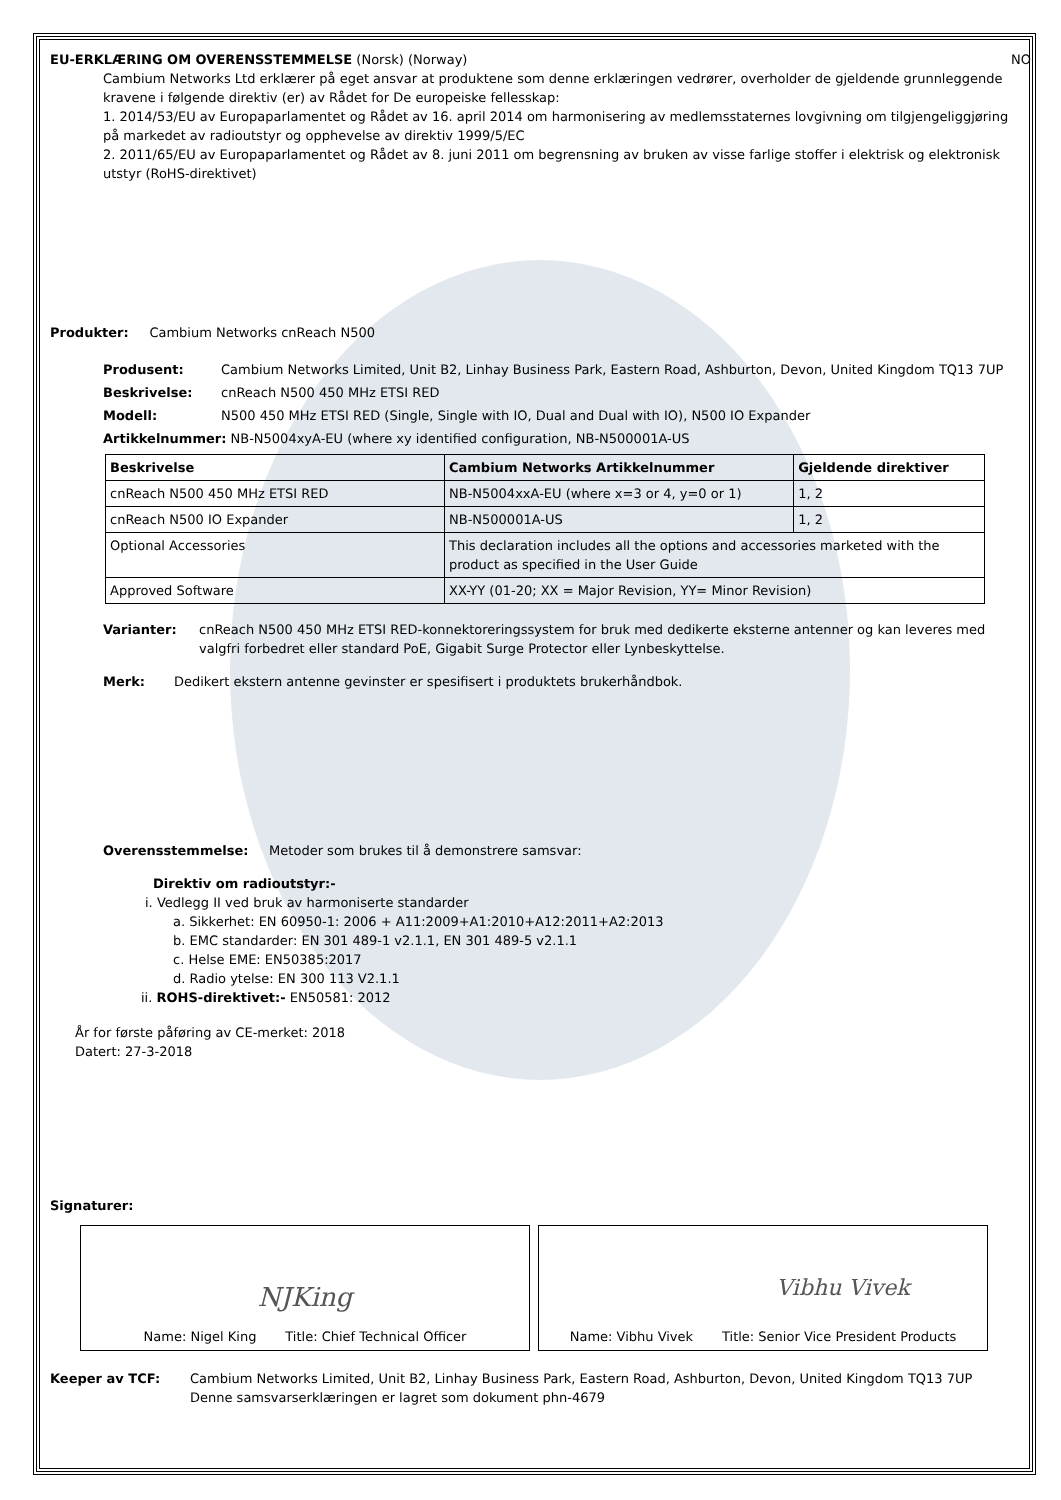EU-ERKLÆRING OM OVERENSSTEMMELSE (Norsk) (Norway) NO
Cambium Networks Ltd erklærer på eget ansvar at produktene som denne erklæringen vedrører, overholder de gjeldende grunnleggende kravene i følgende direktiv (er) av Rådet for De europeiske fellesskap:
1. 2014/53/EU av Europaparlamentet og Rådet av 16. april 2014 om harmonisering av medlemsstaternes lovgivning om tilgjengeliggjøring på markedet av radioutstyr og opphevelse av direktiv 1999/5/EC
2. 2011/65/EU av Europaparlamentet og Rådet av 8. juni 2011 om begrensning av bruken av visse farlige stoffer i elektrisk og elektronisk utstyr (RoHS-direktivet)
Produkter: Cambium Networks cnReach N500
Produsent: Cambium Networks Limited, Unit B2, Linhay Business Park, Eastern Road, Ashburton, Devon, United Kingdom TQ13 7UP
Beskrivelse: cnReach N500 450 MHz ETSI RED
Modell: N500 450 MHz ETSI RED (Single, Single with IO, Dual and Dual with IO), N500 IO Expander
Artikkelnummer: NB-N5004xyA-EU (where xy identified configuration, NB-N500001A-US
| Beskrivelse | Cambium Networks Artikkelnummer | Gjeldende direktiver |
| --- | --- | --- |
| cnReach N500 450 MHz ETSI RED | NB-N5004xxA-EU (where x=3 or 4, y=0 or 1) | 1, 2 |
| cnReach N500 IO Expander | NB-N500001A-US | 1, 2 |
| Optional Accessories | This declaration includes all the options and accessories marketed with the product as specified in the User Guide | |
| Approved Software | XX-YY (01-20; XX = Major Revision, YY= Minor Revision) | |
Varianter: cnReach N500 450 MHz ETSI RED-konnektoreringssystem for bruk med dedikerte eksterne antenner og kan leveres med valgfri forbedret eller standard PoE, Gigabit Surge Protector eller Lynbeskyttelse.
Merk: Dedikert ekstern antenne gevinster er spesifisert i produktets brukerhåndbok.
Overensstemmelse: Metoder som brukes til å demonstrere samsvar:
Direktiv om radioutstyr:-
i. Vedlegg II ved bruk av harmoniserte standarder
a. Sikkerhet: EN 60950-1: 2006 + A11:2009+A1:2010+A12:2011+A2:2013
b. EMC standarder: EN 301 489-1 v2.1.1, EN 301 489-5 v2.1.1
c. Helse EME: EN50385:2017
d. Radio ytelse: EN 300 113 V2.1.1
ii. ROHS-direktivet:- EN50581: 2012
År for første påføring av CE-merket: 2018
Datert: 27-3-2018
Signaturer:
NJKing
Name: Nigel King Title: Chief Technical Officer
Vibhu Vivek
Name: Vibhu Vivek Title: Senior Vice President Products
Keeper av TCF: Cambium Networks Limited, Unit B2, Linhay Business Park, Eastern Road, Ashburton, Devon, United Kingdom TQ13 7UP
Denne samsvarserklæringen er lagret som dokument phn-4679